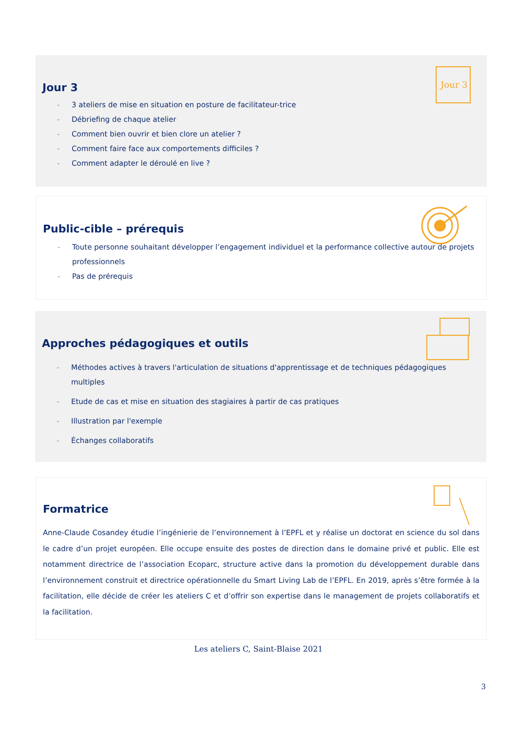Jour 3
Jour 3
- 3 ateliers de mise en situation en posture de facilitateur-trice
- Débriefing de chaque atelier
- Comment bien ouvrir et bien clore un atelier ?
- Comment faire face aux comportements difficiles ?
- Comment adapter le déroulé en live ?
Public-cible – prérequis
- Toute personne souhaitant développer l’engagement individuel et la performance collective autour de projets professionnels
- Pas de prérequis
Approches pédagogiques et outils
- Méthodes actives à travers l'articulation de situations d'apprentissage et de techniques pédagogiques multiples
- Etude de cas et mise en situation des stagiaires à partir de cas pratiques
- Illustration par l'exemple
- Échanges collaboratifs
Formatrice
Anne-Claude Cosandey étudie l’ingénierie de l’environnement à l’EPFL et y réalise un doctorat en science du sol dans le cadre d’un projet européen. Elle occupe ensuite des postes de direction dans le domaine privé et public. Elle est notamment directrice de l’association Ecoparc, structure active dans la promotion du développement durable dans l’environnement construit et directrice opérationnelle du Smart Living Lab de l’EPFL. En 2019, après s’être formée à la facilitation, elle décide de créer les ateliers C et d’offrir son expertise dans le management de projets collaboratifs et la facilitation.
Les ateliers C, Saint-Blaise 2021
3